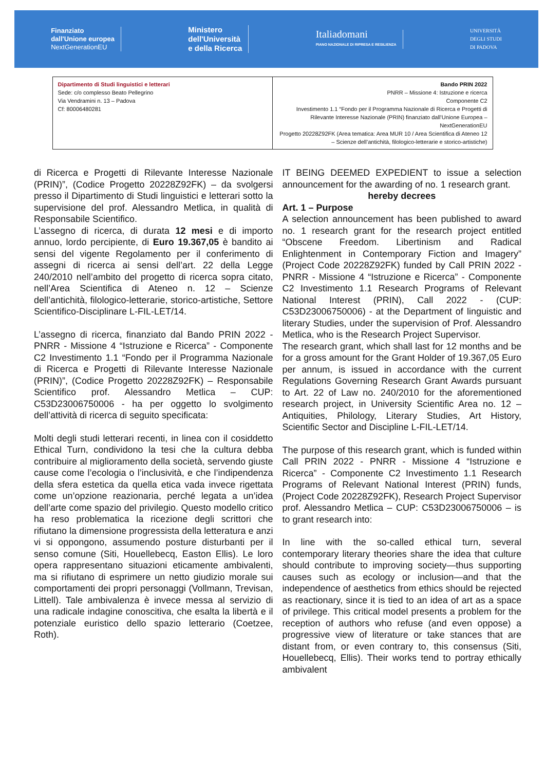Finanziato
dall'Unione europea
NextGenerationEU
Ministero
dell'Università
e della Ricerca
Italiadomani
PIANO NAZIONALE DI RIPRESA E RESILIENZA
UNIVERSITÀ
DEGLI STUDI
DI PADOVA
| Dipartimento di Studi linguistici e letterari Sede: c/o complesso Beato Pellegrino Via Vendramini n. 13 – Padova Cf: 80006480281 | Bando PRIN 2022 PNRR – Missione 4: Istruzione e ricerca Componente C2 Investimento 1.1 “Fondo per il Programma Nazionale di Ricerca e Progetti di Rilevante Interesse Nazionale (PRIN) finanziato dall’Unione Europea – NextGenerationEU Progetto 20228Z92FK (Area tematica: Area MUR 10 / Area Scientifica di Ateneo 12 – Scienze dell’antichità, filologico-letterarie e storico-artistiche) |
di Ricerca e Progetti di Rilevante Interesse Nazionale (PRIN)”, (Codice Progetto 20228Z92FK) – da svolgersi presso il Dipartimento di Studi linguistici e letterari sotto la supervisione del prof. Alessandro Metlica, in qualità di Responsabile Scientifico.
L’assegno di ricerca, di durata 12 mesi e di importo annuo, lordo percipiente, di Euro 19.367,05 è bandito ai sensi del vigente Regolamento per il conferimento di assegni di ricerca ai sensi dell’art. 22 della Legge 240/2010 nell’ambito del progetto di ricerca sopra citato, nell’Area Scientifica di Ateneo n. 12 – Scienze dell’antichità, filologico-letterarie, storico-artistiche, Settore Scientifico-Disciplinare L-FIL-LET/14.
L’assegno di ricerca, finanziato dal Bando PRIN 2022 - PNRR - Missione 4 “Istruzione e Ricerca” - Componente C2 Investimento 1.1 “Fondo per il Programma Nazionale di Ricerca e Progetti di Rilevante Interesse Nazionale (PRIN)”, (Codice Progetto 20228Z92FK) – Responsabile Scientifico prof. Alessandro Metlica – CUP: C53D23006750006 - ha per oggetto lo svolgimento dell’attività di ricerca di seguito specificata:
Molti degli studi letterari recenti, in linea con il cosiddetto Ethical Turn, condividono la tesi che la cultura debba contribuire al miglioramento della società, servendo giuste cause come l’ecologia o l’inclusività, e che l’indipendenza della sfera estetica da quella etica vada invece rigettata come un’opzione reazionaria, perché legata a un’idea dell’arte come spazio del privilegio. Questo modello critico ha reso problematica la ricezione degli scrittori che rifiutano la dimensione progressista della letteratura e anzi vi si oppongono, assumendo posture disturbanti per il senso comune (Siti, Houellebecq, Easton Ellis). Le loro opera rappresentano situazioni eticamente ambivalenti, ma si rifiutano di esprimere un netto giudizio morale sui comportamenti dei propri personaggi (Vollmann, Trevisan, Littell). Tale ambivalenza è invece messa al servizio di una radicale indagine conoscitiva, che esalta la libertà e il potenziale euristico dello spazio letterario (Coetzee, Roth).
IT BEING DEEMED EXPEDIENT to issue a selection announcement for the awarding of no. 1 research grant.
hereby decrees
Art. 1 – Purpose
A selection announcement has been published to award no. 1 research grant for the research project entitled “Obscene Freedom. Libertinism and Radical Enlightenment in Contemporary Fiction and Imagery” (Project Code 20228Z92FK) funded by Call PRIN 2022 - PNRR - Missione 4 “Istruzione e Ricerca” - Componente C2 Investimento 1.1 Research Programs of Relevant National Interest (PRIN), Call 2022 - (CUP: C53D23006750006) - at the Department of linguistic and literary Studies, under the supervision of Prof. Alessandro Metlica, who is the Research Project Supervisor.
The research grant, which shall last for 12 months and be for a gross amount for the Grant Holder of 19.367,05 Euro per annum, is issued in accordance with the current Regulations Governing Research Grant Awards pursuant to Art. 22 of Law no. 240/2010 for the aforementioned research project, in University Scientific Area no. 12 – Antiquities, Philology, Literary Studies, Art History, Scientific Sector and Discipline L-FIL-LET/14.
The purpose of this research grant, which is funded within Call PRIN 2022 - PNRR - Missione 4 “Istruzione e Ricerca” - Componente C2 Investimento 1.1 Research Programs of Relevant National Interest (PRIN) funds, (Project Code 20228Z92FK), Research Project Supervisor prof. Alessandro Metlica – CUP: C53D23006750006 – is to grant research into:
In line with the so-called ethical turn, several contemporary literary theories share the idea that culture should contribute to improving society—thus supporting causes such as ecology or inclusion—and that the independence of aesthetics from ethics should be rejected as reactionary, since it is tied to an idea of art as a space of privilege. This critical model presents a problem for the reception of authors who refuse (and even oppose) a progressive view of literature or take stances that are distant from, or even contrary to, this consensus (Siti, Houellebecq, Ellis). Their works tend to portray ethically ambivalent